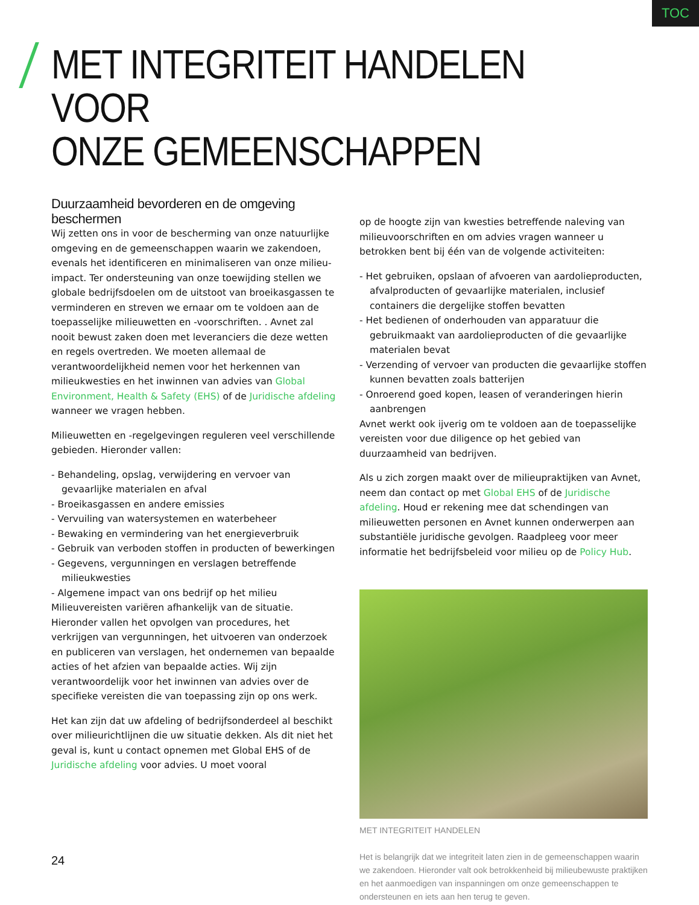TOC
MET INTEGRITEIT HANDELEN VOOR
ONZE GEMEENSCHAPPEN
Duurzaamheid bevorderen en de omgeving beschermen
Wij zetten ons in voor de bescherming van onze natuurlijke omgeving en de gemeenschappen waarin we zakendoen, evenals het identificeren en minimaliseren van onze milieu-impact. Ter ondersteuning van onze toewijding stellen we globale bedrijfsdoelen om de uitstoot van broeikasgassen te verminderen en streven we ernaar om te voldoen aan de toepasselijke milieuwetten en -voorschriften. . Avnet zal nooit bewust zaken doen met leveranciers die deze wetten en regels overtreden. We moeten allemaal de verantwoordelijkheid nemen voor het herkennen van milieukwesties en het inwinnen van advies van Global Environment, Health & Safety (EHS) of de Juridische afdeling wanneer we vragen hebben.
Milieuwetten en -regelgevingen reguleren veel verschillende gebieden. Hieronder vallen:
- Behandeling, opslag, verwijdering en vervoer van gevaarlijke materialen en afval
- Broeikasgassen en andere emissies
- Vervuiling van watersystemen en waterbeheer
- Bewaking en vermindering van het energieverbruik
- Gebruik van verboden stoffen in producten of bewerkingen
- Gegevens, vergunningen en verslagen betreffende milieukwesties
- Algemene impact van ons bedrijf op het milieu
Milieuvereisten variëren afhankelijk van de situatie. Hieronder vallen het opvolgen van procedures, het verkrijgen van vergunningen, het uitvoeren van onderzoek en publiceren van verslagen, het ondernemen van bepaalde acties of het afzien van bepaalde acties. Wij zijn verantwoordelijk voor het inwinnen van advies over de specifieke vereisten die van toepassing zijn op ons werk.
Het kan zijn dat uw afdeling of bedrijfsonderdeel al beschikt over milieurichtlijnen die uw situatie dekken. Als dit niet het geval is, kunt u contact opnemen met Global EHS of de Juridische afdeling voor advies. U moet vooral
op de hoogte zijn van kwesties betreffende naleving van milieuvoorschriften en om advies vragen wanneer u betrokken bent bij één van de volgende activiteiten:
- Het gebruiken, opslaan of afvoeren van aardolieproducten, afvalproducten of gevaarlijke materialen, inclusief containers die dergelijke stoffen bevatten
- Het bedienen of onderhouden van apparatuur die gebruikmaakt van aardolieproducten of die gevaarlijke materialen bevat
- Verzending of vervoer van producten die gevaarlijke stoffen kunnen bevatten zoals batterijen
- Onroerend goed kopen, leasen of veranderingen hierin aanbrengen
Avnet werkt ook ijverig om te voldoen aan de toepasselijke vereisten voor due diligence op het gebied van duurzaamheid van bedrijven.
Als u zich zorgen maakt over de milieupraktijken van Avnet, neem dan contact op met Global EHS of de Juridische afdeling. Houd er rekening mee dat schendingen van milieuwetten personen en Avnet kunnen onderwerpen aan substantiële juridische gevolgen. Raadpleeg voor meer informatie het bedrijfsbeleid voor milieu op de Policy Hub.
MET INTEGRITEIT HANDELEN
Het is belangrijk dat we integriteit laten zien in de gemeenschappen waarin we zakendoen. Hieronder valt ook betrokkenheid bij milieubewuste praktijken en het aanmoedigen van inspanningen om onze gemeenschappen te ondersteunen en iets aan hen terug te geven.
24